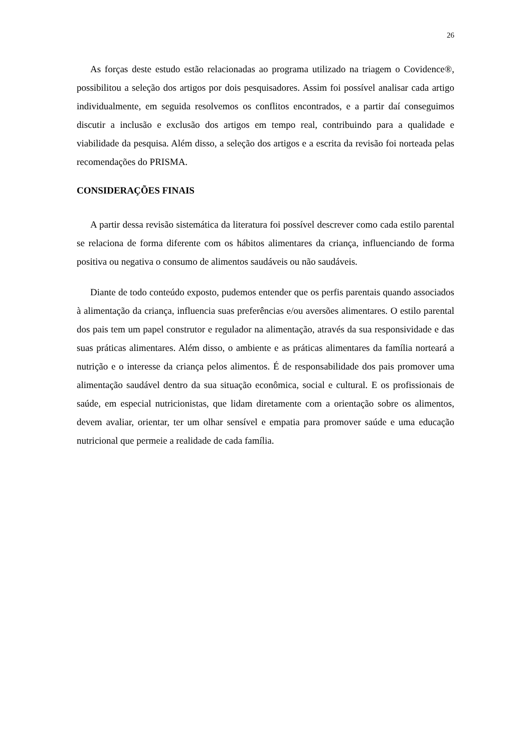26
As forças deste estudo estão relacionadas ao programa utilizado na triagem o Covidence®, possibilitou a seleção dos artigos por dois pesquisadores. Assim foi possível analisar cada artigo individualmente, em seguida resolvemos os conflitos encontrados, e a partir daí conseguimos discutir a inclusão e exclusão dos artigos em tempo real, contribuindo para a qualidade e viabilidade da pesquisa. Além disso, a seleção dos artigos e a escrita da revisão foi norteada pelas recomendações do PRISMA.
CONSIDERAÇÕES FINAIS
A partir dessa revisão sistemática da literatura foi possível descrever como cada estilo parental se relaciona de forma diferente com os hábitos alimentares da criança, influenciando de forma positiva ou negativa o consumo de alimentos saudáveis ou não saudáveis.
Diante de todo conteúdo exposto, pudemos entender que os perfis parentais quando associados à alimentação da criança, influencia suas preferências e/ou aversões alimentares. O estilo parental dos pais tem um papel construtor e regulador na alimentação, através da sua responsividade e das suas práticas alimentares. Além disso, o ambiente e as práticas alimentares da família norteará a nutrição e o interesse da criança pelos alimentos. É de responsabilidade dos pais promover uma alimentação saudável dentro da sua situação econômica, social e cultural. E os profissionais de saúde, em especial nutricionistas, que lidam diretamente com a orientação sobre os alimentos, devem avaliar, orientar, ter um olhar sensível e empatia para promover saúde e uma educação nutricional que permeie a realidade de cada família.